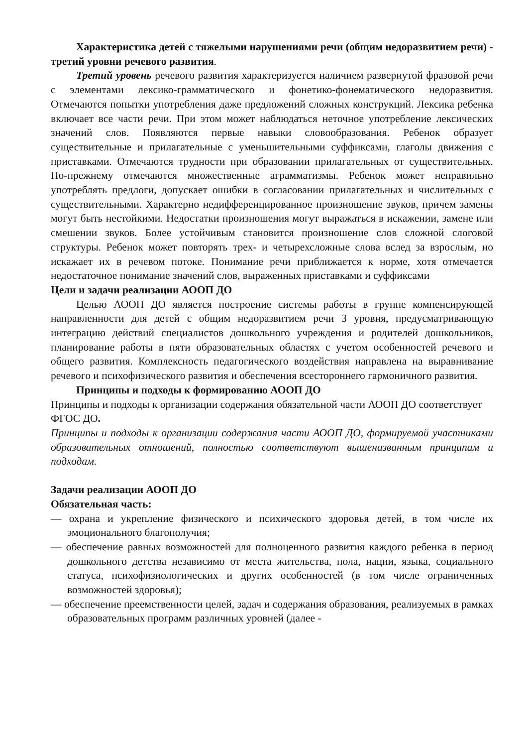Характеристика детей с тяжелыми нарушениями речи (общим недоразвитием речи) - третий уровни речевого развития.
Третий уровень речевого развития характеризуется наличием развернутой фразовой речи с элементами лексико-грамматического и фонетико-фонематического недоразвития. Отмечаются попытки употребления даже предложений сложных конструкций. Лексика ребенка включает все части речи. При этом может наблюдаться неточное употребление лексических значений слов. Появляются первые навыки словообразования. Ребенок образует существительные и прилагательные с уменьшительными суффиксами, глаголы движения с приставками. Отмечаются трудности при образовании прилагательных от существительных. По-прежнему отмечаются множественные аграмматизмы. Ребенок может неправильно употреблять предлоги, допускает ошибки в согласовании прилагательных и числительных с существительными. Характерно недифференцированное произношение звуков, причем замены могут быть нестойкими. Недостатки произношения могут выражаться в искажении, замене или смешении звуков. Более устойчивым становится произношение слов сложной слоговой структуры. Ребенок может повторять трех- и четырехсложные слова вслед за взрослым, но искажает их в речевом потоке. Понимание речи приближается к норме, хотя отмечается недостаточное понимание значений слов, выраженных приставками и суффиксами
Цели и задачи реализации АООП ДО
Целью АООП ДО является построение системы работы в группе компенсирующей направленности для детей с общим недоразвитием речи 3 уровня, предусматривающую интеграцию действий специалистов дошкольного учреждения и родителей дошкольников, планирование работы в пяти образовательных областях с учетом особенностей речевого и общего развития. Комплексность педагогического воздействия направлена на выравнивание речевого и психофизического развития и обеспечения всестороннего гармоничного развития.
Принципы и подходы к формированию АООП ДО
Принципы и подходы к организации содержания обязательной части АООП ДО соответствует ФГОС ДО.
Принципы и подходы к организации содержания части АООП ДО, формируемой участниками образовательных отношений, полностью соответствуют вышеназванным принципам и подходам.
Задачи реализации АООП ДО
Обязательная часть:
— охрана и укрепление физического и психического здоровья детей, в том числе их эмоционального благополучия;
— обеспечение равных возможностей для полноценного развития каждого ребенка в период дошкольного детства независимо от места жительства, пола, нации, языка, социального статуса, психофизиологических и других особенностей (в том числе ограниченных возможностей здоровья);
— обеспечение преемственности целей, задач и содержания образования, реализуемых в рамках образовательных программ различных уровней (далее -